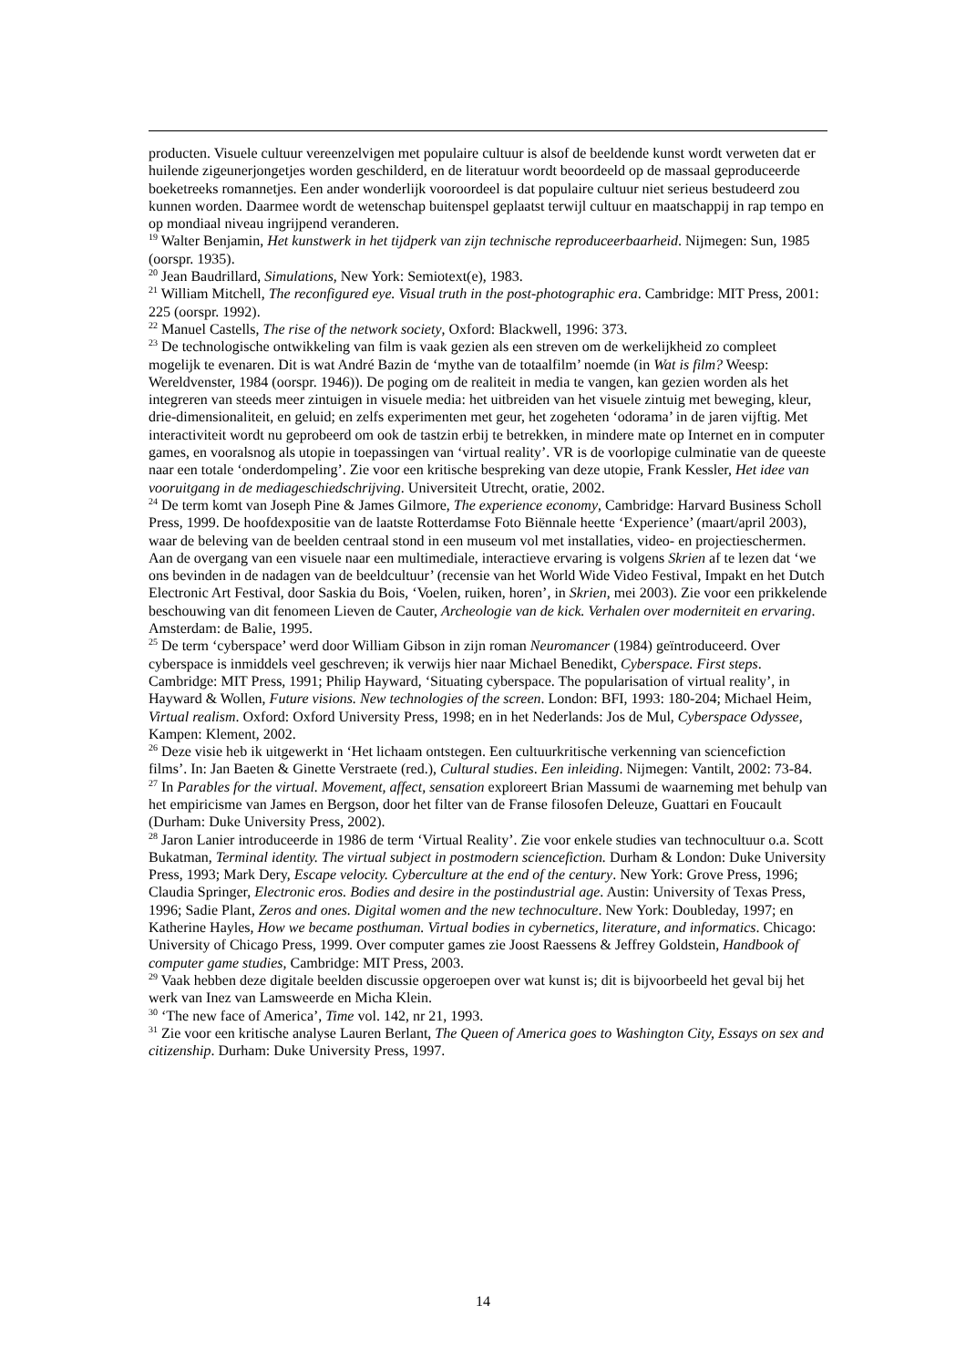producten. Visuele cultuur vereenzelvigen met populaire cultuur is alsof de beeldende kunst wordt verweten dat er huilende zigeunerjongetjes worden geschilderd, en de literatuur wordt beoordeeld op de massaal geproduceerde boeketreeks romannetjes. Een ander wonderlijk vooroordeel is dat populaire cultuur niet serieus bestudeerd zou kunnen worden. Daarmee wordt de wetenschap buitenspel geplaatst terwijl cultuur en maatschappij in rap tempo en op mondiaal niveau ingrijpend veranderen.
<sup>19</sup> Walter Benjamin, Het kunstwerk in het tijdperk van zijn technische reproduceerbaarheid. Nijmegen: Sun, 1985 (oorspr. 1935).
<sup>20</sup> Jean Baudrillard, Simulations, New York: Semiotext(e), 1983.
<sup>21</sup> William Mitchell, The reconfigured eye. Visual truth in the post-photographic era. Cambridge: MIT Press, 2001: 225 (oorspr. 1992).
<sup>22</sup> Manuel Castells, The rise of the network society, Oxford: Blackwell, 1996: 373.
<sup>23</sup> De technologische ontwikkeling van film is vaak gezien als een streven om de werkelijkheid zo compleet mogelijk te evenaren. Dit is wat André Bazin de ‘mythe van de totaalfilm’ noemde (in Wat is film? Weesp: Wereldvenster, 1984 (oorspr. 1946)). De poging om de realiteit in media te vangen, kan gezien worden als het integreren van steeds meer zintuigen in visuele media: het uitbreiden van het visuele zintuig met beweging, kleur, drie-dimensionaliteit, en geluid; en zelfs experimenten met geur, het zogeheten ‘odorama’ in de jaren vijftig. Met interactiviteit wordt nu geprobeerd om ook de tastzin erbij te betrekken, in mindere mate op Internet en in computer games, en vooralsnog als utopie in toepassingen van ‘virtual reality’. VR is de voorlopige culminatie van de queeste naar een totale ‘onderdompeling’. Zie voor een kritische bespreking van deze utopie, Frank Kessler, Het idee van vooruitgang in de mediageschiedschrijving. Universiteit Utrecht, oratie, 2002.
<sup>24</sup> De term komt van Joseph Pine & James Gilmore, The experience economy, Cambridge: Harvard Business Scholl Press, 1999. De hoofdexpositie van de laatste Rotterdamse Foto Biënnale heette ‘Experience’ (maart/april 2003), waar de beleving van de beelden centraal stond in een museum vol met installaties, video- en projectieschermen. Aan de overgang van een visuele naar een multimediale, interactieve ervaring is volgens Skrien af te lezen dat ‘we ons bevinden in de nadagen van de beeldcultuur’ (recensie van het World Wide Video Festival, Impakt en het Dutch Electronic Art Festival, door Saskia du Bois, ‘Voelen, ruiken, horen’, in Skrien, mei 2003). Zie voor een prikkelende beschouwing van dit fenomeen Lieven de Cauter, Archeologie van de kick. Verhalen over moderniteit en ervaring. Amsterdam: de Balie, 1995.
<sup>25</sup> De term ‘cyberspace’ werd door William Gibson in zijn roman Neuromancer (1984) geïntroduceerd. Over cyberspace is inmiddels veel geschreven; ik verwijs hier naar Michael Benedikt, Cyberspace. First steps. Cambridge: MIT Press, 1991; Philip Hayward, ‘Situating cyberspace. The popularisation of virtual reality’, in Hayward & Wollen, Future visions. New technologies of the screen. London: BFI, 1993: 180-204; Michael Heim, Virtual realism. Oxford: Oxford University Press, 1998; en in het Nederlands: Jos de Mul, Cyberspace Odyssee, Kampen: Klement, 2002.
<sup>26</sup> Deze visie heb ik uitgewerkt in ‘Het lichaam ontstegen. Een cultuurkritische verkenning van sciencefiction films’. In: Jan Baeten & Ginette Verstraete (red.), Cultural studies. Een inleiding. Nijmegen: Vantilt, 2002: 73-84.
<sup>27</sup> In Parables for the virtual. Movement, affect, sensation exploreert Brian Massumi de waarneming met behulp van het empiricisme van James en Bergson, door het filter van de Franse filosofen Deleuze, Guattari en Foucault (Durham: Duke University Press, 2002).
<sup>28</sup> Jaron Lanier introduceerde in 1986 de term ‘Virtual Reality’. Zie voor enkele studies van technocultuur o.a. Scott Bukatman, Terminal identity. The virtual subject in postmodern sciencefiction. Durham & London: Duke University Press, 1993; Mark Dery, Escape velocity. Cyberculture at the end of the century. New York: Grove Press, 1996; Claudia Springer, Electronic eros. Bodies and desire in the postindustrial age. Austin: University of Texas Press, 1996; Sadie Plant, Zeros and ones. Digital women and the new technoculture. New York: Doubleday, 1997; en Katherine Hayles, How we became posthuman. Virtual bodies in cybernetics, literature, and informatics. Chicago: University of Chicago Press, 1999. Over computer games zie Joost Raessens & Jeffrey Goldstein, Handbook of computer game studies, Cambridge: MIT Press, 2003.
<sup>29</sup> Vaak hebben deze digitale beelden discussie opgeroepen over wat kunst is; dit is bijvoorbeeld het geval bij het werk van Inez van Lamsweerde en Micha Klein.
<sup>30</sup> ‘The new face of America’, Time vol. 142, nr 21, 1993.
<sup>31</sup> Zie voor een kritische analyse Lauren Berlant, The Queen of America goes to Washington City, Essays on sex and citizenship. Durham: Duke University Press, 1997.
14